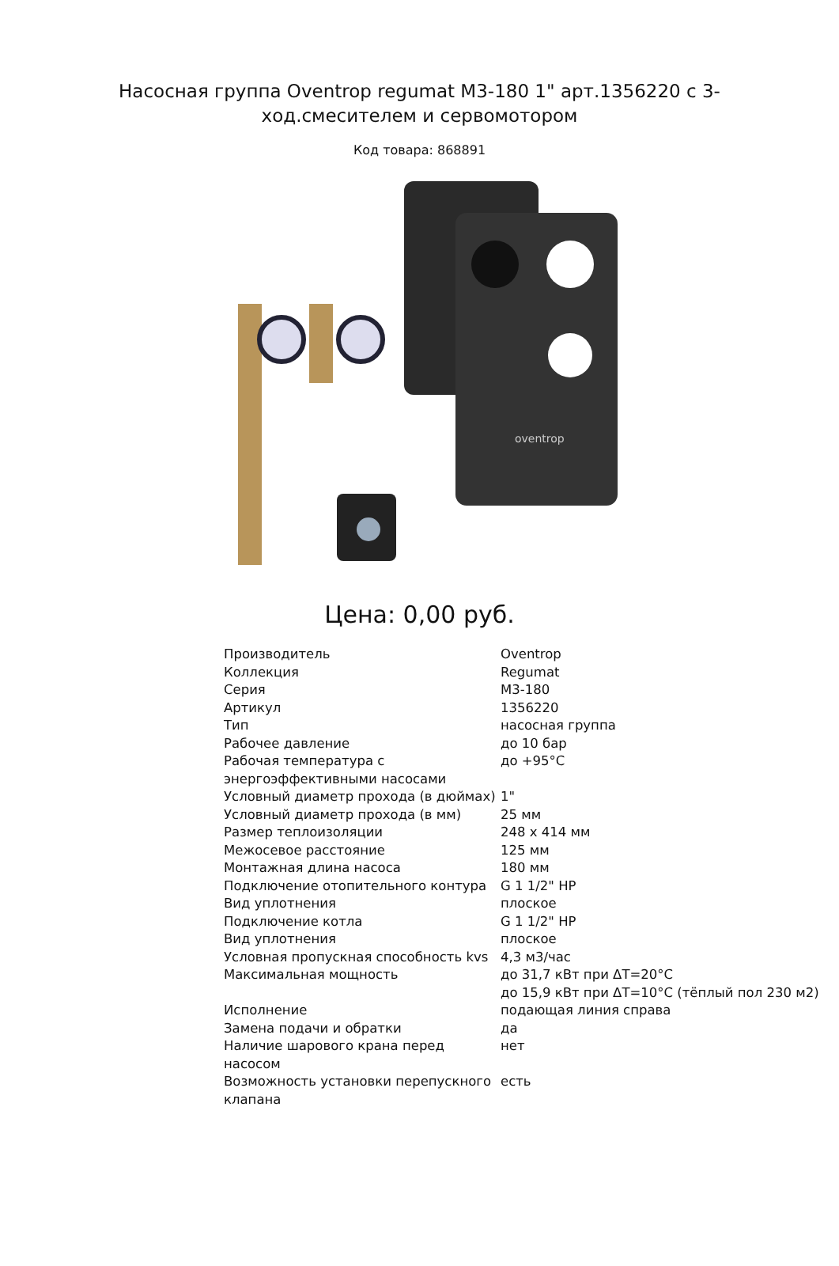Насосная группа Oventrop regumat M3-180 1" арт.1356220 с 3-ход.смесителем и сервомотором
Код товара: 868891
oventrop
Цена: 0,00 руб.
| Производитель | Oventrop |
| Коллекция | Regumat |
| Серия | M3-180 |
| Артикул | 1356220 |
| Тип | насосная группа |
| Рабочее давление | до 10 бар |
| Рабочая температура с энергоэффективными насосами | до +95°С |
| Условный диаметр прохода (в дюймах) | 1" |
| Условный диаметр прохода (в мм) | 25 мм |
| Размер теплоизоляции | 248 x 414 мм |
| Межосевое расстояние | 125 мм |
| Монтажная длина насоса | 180 мм |
| Подключение отопительного контура | G 1 1/2" НР |
| Вид уплотнения | плоское |
| Подключение котла | G 1 1/2" НР |
| Вид уплотнения | плоское |
| Условная пропускная способность kvs | 4,3 м3/час |
| Максимальная мощность | до 31,7 кВт при ΔT=20°C до 15,9 кВт при ΔT=10°C (тёплый пол 230 м2) |
| Исполнение | подающая линия справа |
| Замена подачи и обратки | да |
| Наличие шарового крана перед насосом | нет |
| Возможность установки перепускного клапана | есть |